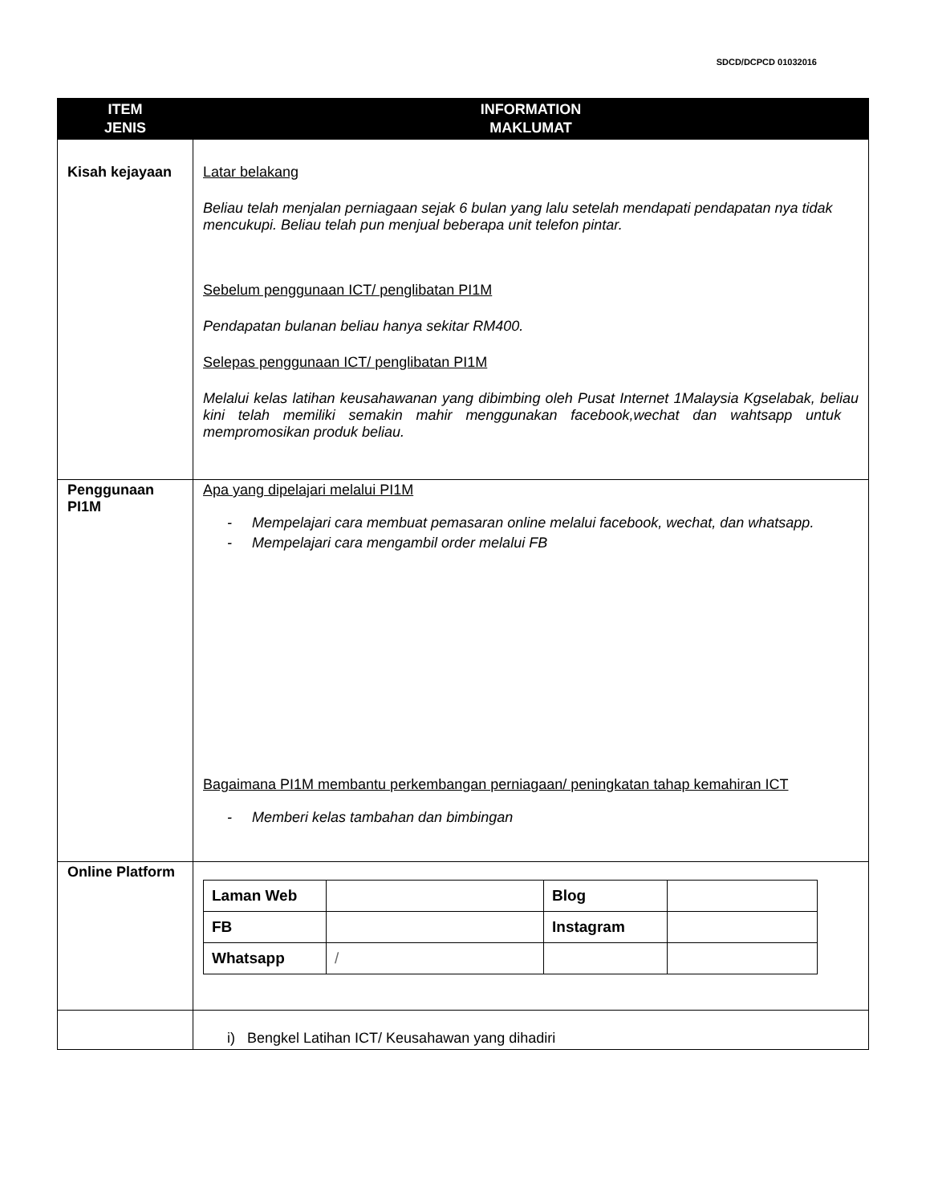SDCD/DCPCD 01032016
| ITEM JENIS | INFORMATION MAKLUMAT |
| --- | --- |
| Kisah kejayaan | Latar belakang Beliau telah menjalan perniagaan sejak 6 bulan yang lalu setelah mendapati pendapatan nya tidak mencukupi. Beliau telah pun menjual beberapa unit telefon pintar. Sebelum penggunaan ICT/ penglibatan PI1M Pendapatan bulanan beliau hanya sekitar RM400. Selepas penggunaan ICT/ penglibatan PI1M Melalui kelas latihan keusahawanan yang dibimbing oleh Pusat Internet 1Malaysia Kgselabak, beliau kini telah memiliki semakin mahir menggunakan facebook,wechat dan wahtsapp untuk mempromosikan produk beliau. |
| Penggunaan PI1M | Apa yang dipelajari melalui PI1M - Mempelajari cara membuat pemasaran online melalui facebook, wechat, dan whatsapp. - Mempelajari cara mengambil order melalui FB Bagaimana PI1M membantu perkembangan perniagaan/ peningkatan tahap kemahiran ICT - Memberi kelas tambahan dan bimbingan |
| Online Platform | / Laman Web / / Blog / / / FB / / Instagram / / / Whatsapp / / / / / |
| | i) Bengkel Latihan ICT/ Keusahawan yang dihadiri |